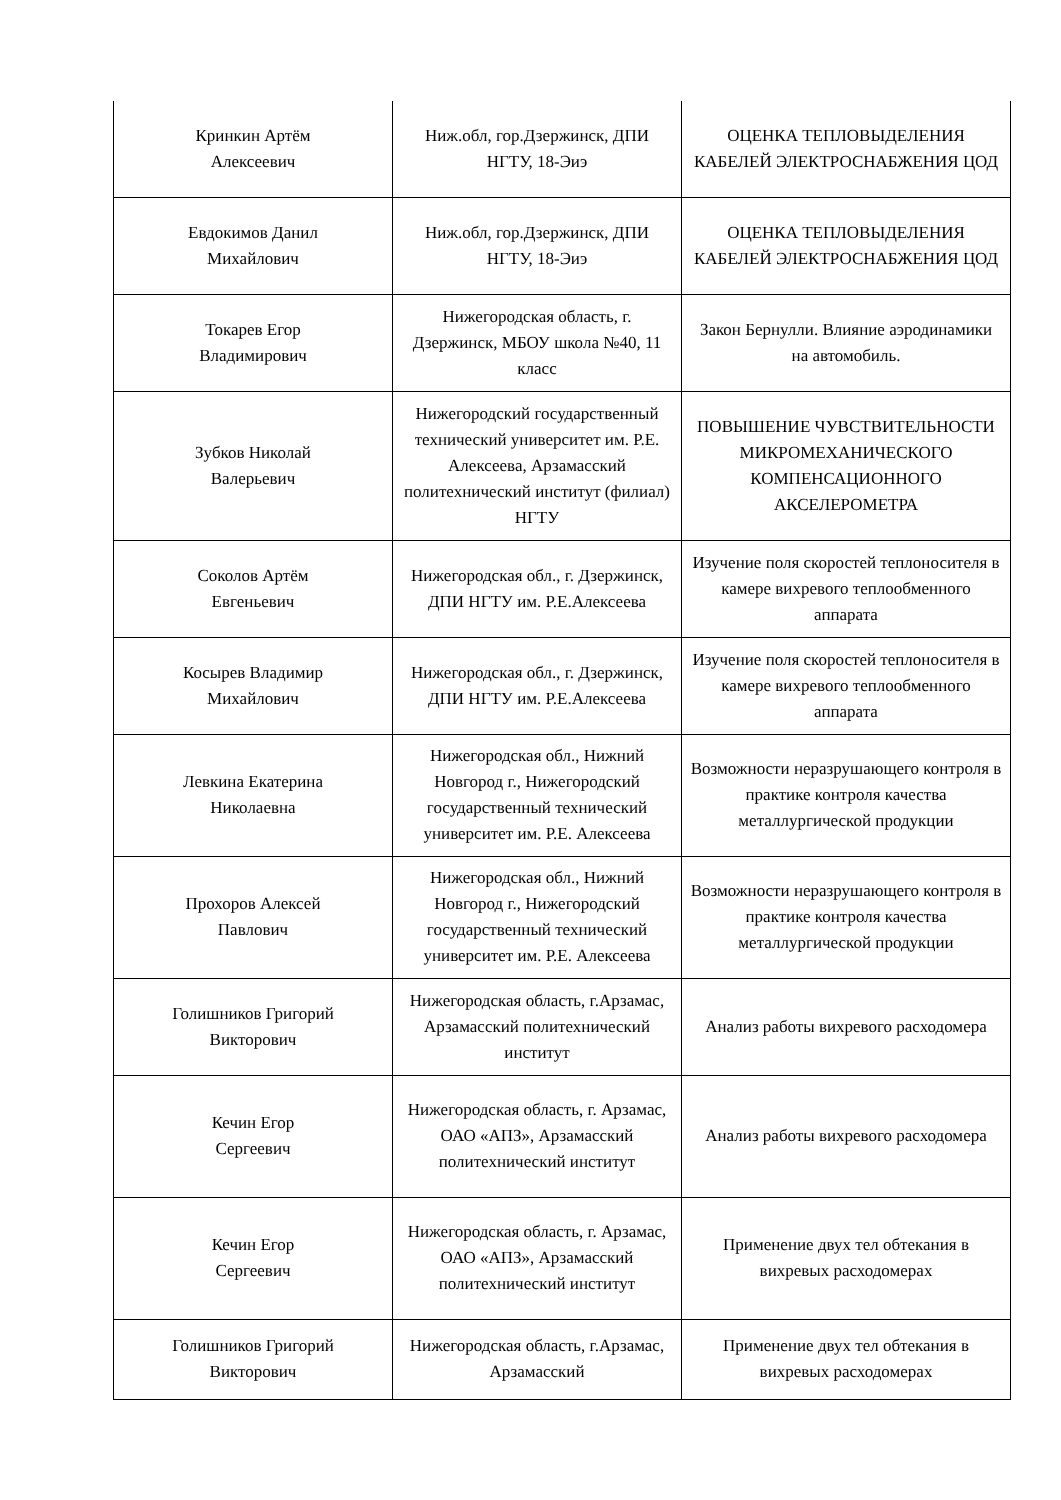| Кринкин Артём Алексеевич | Ниж.обл, гор.Дзержинск, ДПИ НГТУ, 18-Эиэ | ОЦЕНКА ТЕПЛОВЫДЕЛЕНИЯ КАБЕЛЕЙ ЭЛЕКТРОСНАБЖЕНИЯ ЦОД |
| Евдокимов Данил Михайлович | Ниж.обл, гор.Дзержинск, ДПИ НГТУ, 18-Эиэ | ОЦЕНКА ТЕПЛОВЫДЕЛЕНИЯ КАБЕЛЕЙ ЭЛЕКТРОСНАБЖЕНИЯ ЦОД |
| Токарев Егор Владимирович | Нижегородская область, г. Дзержинск, МБОУ школа №40, 11 класс | Закон Бернулли. Влияние аэродинамики на автомобиль. |
| Зубков Николай Валерьевич | Нижегородский государственный технический университет им. Р.Е. Алексеева, Арзамасский политехнический институт (филиал) НГТУ | ПОВЫШЕНИЕ ЧУВСТВИТЕЛЬНОСТИ МИКРОМЕХАНИЧЕСКОГО КОМПЕНСАЦИОННОГО АКСЕЛЕРОМЕТРА |
| Соколов Артём Евгеньевич | Нижегородская обл., г. Дзержинск, ДПИ НГТУ им. Р.Е.Алексеева | Изучение поля скоростей теплоносителя в камере вихревого теплообменного аппарата |
| Косырев Владимир Михайлович | Нижегородская обл., г. Дзержинск, ДПИ НГТУ им. Р.Е.Алексеева | Изучение поля скоростей теплоносителя в камере вихревого теплообменного аппарата |
| Левкина Екатерина Николаевна | Нижегородская обл., Нижний Новгород г., Нижегородский государственный технический университет им. Р.Е. Алексеева | Возможности неразрушающего контроля в практике контроля качества металлургической продукции |
| Прохоров Алексей Павлович | Нижегородская обл., Нижний Новгород г., Нижегородский государственный технический университет им. Р.Е. Алексеева | Возможности неразрушающего контроля в практике контроля качества металлургической продукции |
| Голишников Григорий Викторович | Нижегородская область, г.Арзамас, Арзамасский политехнический институт | Анализ работы вихревого расходомера |
| Кечин Егор Сергеевич | Нижегородская область, г. Арзамас, ОАО «АПЗ», Арзамасский политехнический институт | Анализ работы вихревого расходомера |
| Кечин Егор Сергеевич | Нижегородская область, г. Арзамас, ОАО «АПЗ», Арзамасский политехнический институт | Применение двух тел обтекания в вихревых расходомерах |
| Голишников Григорий Викторович | Нижегородская область, г.Арзамас, Арзамасский | Применение двух тел обтекания в вихревых расходомерах |